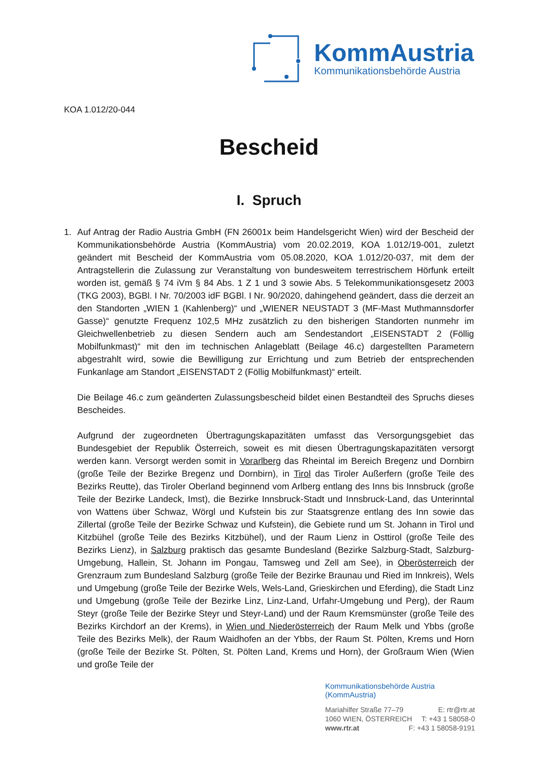KommAustria
Kommunikationsbehörde Austria
KOA 1.012/20-044
Bescheid
I. Spruch
1. Auf Antrag der Radio Austria GmbH (FN 26001x beim Handelsgericht Wien) wird der Bescheid der Kommunikationsbehörde Austria (KommAustria) vom 20.02.2019, KOA 1.012/19-001, zuletzt geändert mit Bescheid der KommAustria vom 05.08.2020, KOA 1.012/20-037, mit dem der Antragstellerin die Zulassung zur Veranstaltung von bundesweitem terrestrischem Hörfunk erteilt worden ist, gemäß § 74 iVm § 84 Abs. 1 Z 1 und 3 sowie Abs. 5 Telekommunikationsgesetz 2003 (TKG 2003), BGBl. I Nr. 70/2003 idF BGBl. I Nr. 90/2020, dahingehend geändert, dass die derzeit an den Standorten „WIEN 1 (Kahlenberg)“ und „WIENER NEUSTADT 3 (MF-Mast Muthmannsdorfer Gasse)“ genutzte Frequenz 102,5 MHz zusätzlich zu den bisherigen Standorten nunmehr im Gleichwellenbetrieb zu diesen Sendern auch am Sendestandort „EISENSTADT 2 (Föllig Mobilfunkmast)“ mit den im technischen Anlageblatt (Beilage 46.c) dargestellten Parametern abgestrahlt wird, sowie die Bewilligung zur Errichtung und zum Betrieb der entsprechenden Funkanlage am Standort „EISENSTADT 2 (Föllig Mobilfunkmast)“ erteilt.
Die Beilage 46.c zum geänderten Zulassungsbescheid bildet einen Bestandteil des Spruchs dieses Bescheides.
Aufgrund der zugeordneten Übertragungskapazitäten umfasst das Versorgungsgebiet das Bundesgebiet der Republik Österreich, soweit es mit diesen Übertragungskapazitäten versorgt werden kann. Versorgt werden somit in Vorarlberg das Rheintal im Bereich Bregenz und Dornbirn (große Teile der Bezirke Bregenz und Dornbirn), in Tirol das Tiroler Außerfern (große Teile des Bezirks Reutte), das Tiroler Oberland beginnend vom Arlberg entlang des Inns bis Innsbruck (große Teile der Bezirke Landeck, Imst), die Bezirke Innsbruck-Stadt und Innsbruck-Land, das Unterinntal von Wattens über Schwaz, Wörgl und Kufstein bis zur Staatsgrenze entlang des Inn sowie das Zillertal (große Teile der Bezirke Schwaz und Kufstein), die Gebiete rund um St. Johann in Tirol und Kitzbühel (große Teile des Bezirks Kitzbühel), und der Raum Lienz in Osttirol (große Teile des Bezirks Lienz), in Salzburg praktisch das gesamte Bundesland (Bezirke Salzburg-Stadt, Salzburg-Umgebung, Hallein, St. Johann im Pongau, Tamsweg und Zell am See), in Oberösterreich der Grenzraum zum Bundesland Salzburg (große Teile der Bezirke Braunau und Ried im Innkreis), Wels und Umgebung (große Teile der Bezirke Wels, Wels-Land, Grieskirchen und Eferding), die Stadt Linz und Umgebung (große Teile der Bezirke Linz, Linz-Land, Urfahr-Umgebung und Perg), der Raum Steyr (große Teile der Bezirke Steyr und Steyr-Land) und der Raum Kremsmünster (große Teile des Bezirks Kirchdorf an der Krems), in Wien und Niederösterreich der Raum Melk und Ybbs (große Teile des Bezirks Melk), der Raum Waidhofen an der Ybbs, der Raum St. Pölten, Krems und Horn (große Teile der Bezirke St. Pölten, St. Pölten Land, Krems und Horn), der Großraum Wien (Wien und große Teile der
Kommunikationsbehörde Austria (KommAustria)
Mariahilfer Straße 77–79 E: rtr@rtr.at
1060 WIEN, ÖSTERREICH T: +43 1 58058-0
www.rtr.at F: +43 1 58058-9191